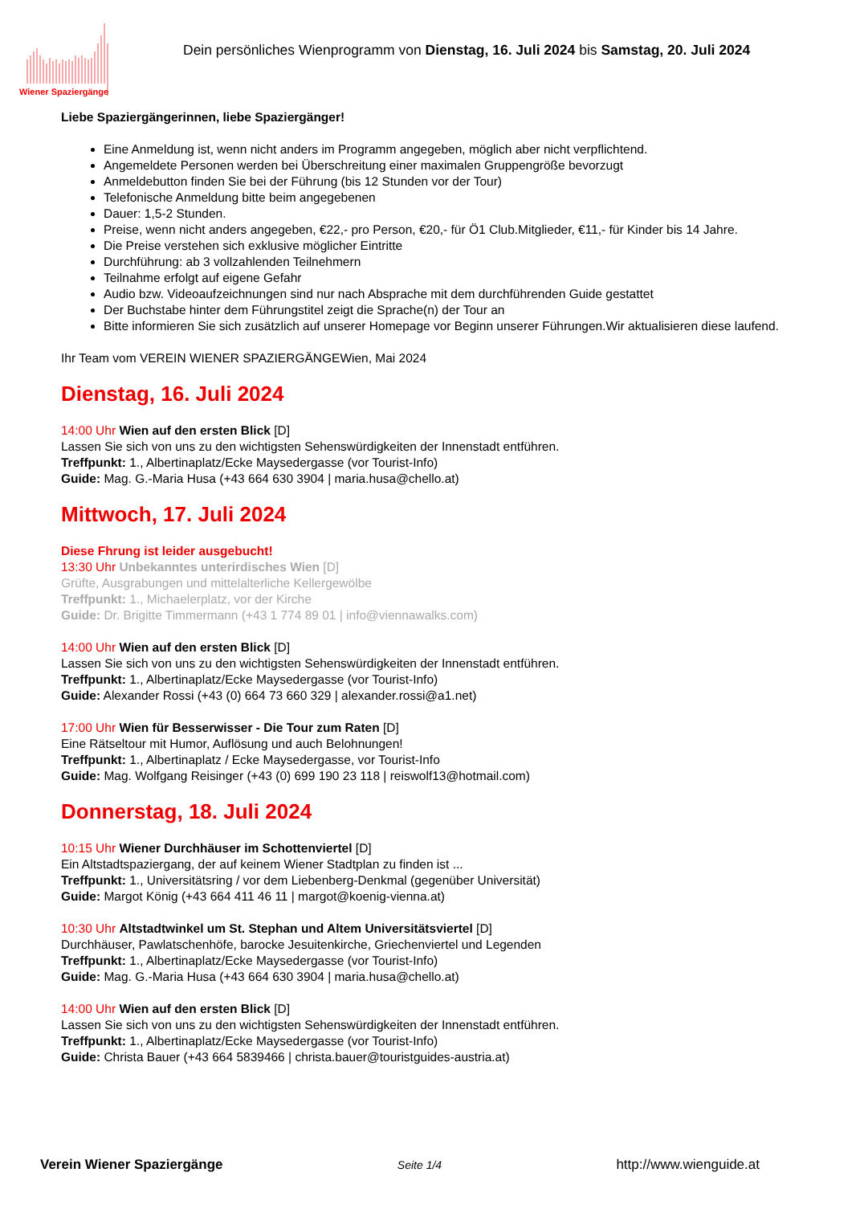Wiener Spaziergänge
Dein persönliches Wienprogramm von Dienstag, 16. Juli 2024 bis Samstag, 20. Juli 2024
Liebe Spaziergängerinnen, liebe Spaziergänger!
Eine Anmeldung ist, wenn nicht anders im Programm angegeben, möglich aber nicht verpflichtend.
Angemeldete Personen werden bei Überschreitung einer maximalen Gruppengröße bevorzugt
Anmeldebutton finden Sie bei der Führung (bis 12 Stunden vor der Tour)
Telefonische Anmeldung bitte beim angegebenen
Dauer: 1,5-2 Stunden.
Preise, wenn nicht anders angegeben, €22,- pro Person, €20,- für Ö1 Club.Mitglieder, €11,- für Kinder bis 14 Jahre.
Die Preise verstehen sich exklusive möglicher Eintritte
Durchführung: ab 3 vollzahlenden Teilnehmern
Teilnahme erfolgt auf eigene Gefahr
Audio bzw. Videoaufzeichnungen sind nur nach Absprache mit dem durchführenden Guide gestattet
Der Buchstabe hinter dem Führungstitel zeigt die Sprache(n) der Tour an
Bitte informieren Sie sich zusätzlich auf unserer Homepage vor Beginn unserer Führungen.Wir aktualisieren diese laufend.
Ihr Team vom VEREIN WIENER SPAZIERGÄNGEWien, Mai 2024
Dienstag, 16. Juli 2024
14:00 Uhr Wien auf den ersten Blick [D]
Lassen Sie sich von uns zu den wichtigsten Sehenswürdigkeiten der Innenstadt entführen.
Treffpunkt: 1., Albertinaplatz/Ecke Maysedergasse (vor Tourist-Info)
Guide: Mag. G.-Maria Husa (+43 664 630 3904 | maria.husa@chello.at)
Mittwoch, 17. Juli 2024
Diese Fhrung ist leider ausgebucht!
13:30 Uhr Unbekanntes unterirdisches Wien [D]
Grüfte, Ausgrabungen und mittelalterliche Kellergewölbe
Treffpunkt: 1., Michaelerplatz, vor der Kirche
Guide: Dr. Brigitte Timmermann (+43 1 774 89 01 | info@viennawalks.com)
14:00 Uhr Wien auf den ersten Blick [D]
Lassen Sie sich von uns zu den wichtigsten Sehenswürdigkeiten der Innenstadt entführen.
Treffpunkt: 1., Albertinaplatz/Ecke Maysedergasse (vor Tourist-Info)
Guide: Alexander Rossi (+43 (0) 664 73 660 329 | alexander.rossi@a1.net)
17:00 Uhr Wien für Besserwisser - Die Tour zum Raten [D]
Eine Rätseltour mit Humor, Auflösung und auch Belohnungen!
Treffpunkt: 1., Albertinaplatz / Ecke Maysedergasse, vor Tourist-Info
Guide: Mag. Wolfgang Reisinger (+43 (0) 699 190 23 118 | reiswolf13@hotmail.com)
Donnerstag, 18. Juli 2024
10:15 Uhr Wiener Durchhäuser im Schottenviertel [D]
Ein Altstadtspaziergang, der auf keinem Wiener Stadtplan zu finden ist ...
Treffpunkt: 1., Universitätsring / vor dem Liebenberg-Denkmal (gegenüber Universität)
Guide: Margot König (+43 664 411 46 11 | margot@koenig-vienna.at)
10:30 Uhr Altstadtwinkel um St. Stephan und Altem Universitätsviertel [D]
Durchhäuser, Pawlatschenhöfe, barocke Jesuitenkirche, Griechenviertel und Legenden
Treffpunkt: 1., Albertinaplatz/Ecke Maysedergasse (vor Tourist-Info)
Guide: Mag. G.-Maria Husa (+43 664 630 3904 | maria.husa@chello.at)
14:00 Uhr Wien auf den ersten Blick [D]
Lassen Sie sich von uns zu den wichtigsten Sehenswürdigkeiten der Innenstadt entführen.
Treffpunkt: 1., Albertinaplatz/Ecke Maysedergasse (vor Tourist-Info)
Guide: Christa Bauer (+43 664 5839466 | christa.bauer@touristguides-austria.at)
Verein Wiener Spaziergänge Seite 1/4 http://www.wienguide.at